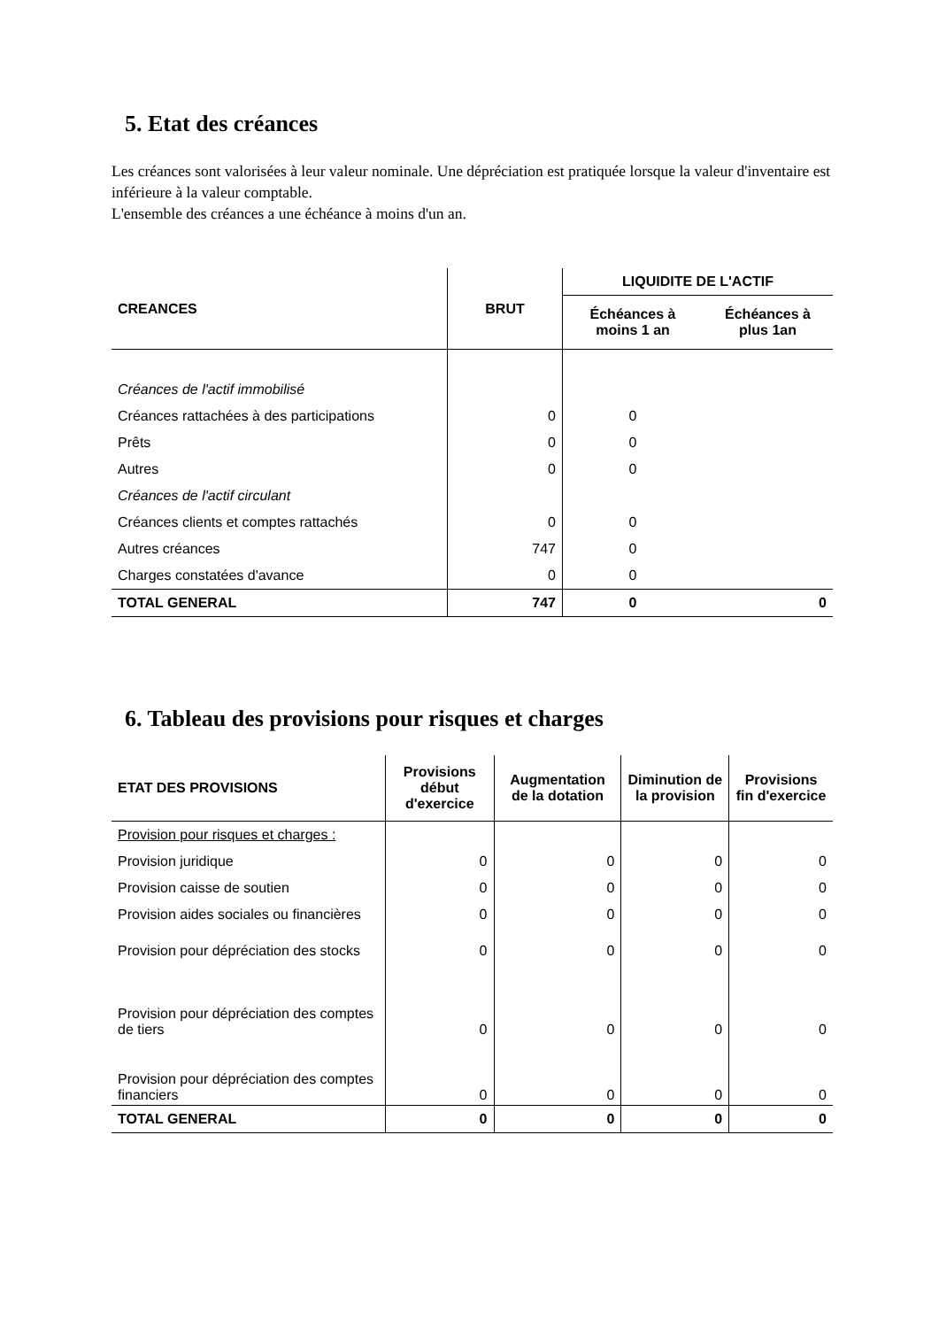5. Etat des créances
Les créances sont valorisées à leur valeur nominale. Une dépréciation est pratiquée lorsque la valeur d'inventaire est inférieure à la valeur comptable.
L'ensemble des créances a une échéance à moins d'un an.
| CREANCES | BRUT | LIQUIDITE DE L'ACTIF | |
| --- | --- | --- | --- |
| | | Échéances à moins 1 an | Échéances à plus 1an |
| Créances de l'actif immobilisé | | | |
| Créances rattachées à des participations | 0 | 0 | |
| Prêts | 0 | 0 | |
| Autres | 0 | 0 | |
| Créances de l'actif circulant | | | |
| Créances clients et comptes rattachés | 0 | 0 | |
| Autres créances | 747 | 0 | |
| Charges constatées d'avance | 0 | 0 | |
| TOTAL GENERAL | 747 | 0 | 0 |
6. Tableau des provisions pour risques et charges
| ETAT DES PROVISIONS | Provisions début d'exercice | Augmentation de la dotation | Diminution de la provision | Provisions fin d'exercice |
| --- | --- | --- | --- | --- |
| Provision pour risques et charges : | | | | |
| Provision juridique | 0 | 0 | 0 | 0 |
| Provision caisse de soutien | 0 | 0 | 0 | 0 |
| Provision aides sociales ou financières | 0 | 0 | 0 | 0 |
| Provision pour dépréciation des stocks | 0 | 0 | 0 | 0 |
| Provision pour dépréciation des comptes de tiers | 0 | 0 | 0 | 0 |
| Provision pour dépréciation des comptes financiers | 0 | 0 | 0 | 0 |
| TOTAL GENERAL | 0 | 0 | 0 | 0 |